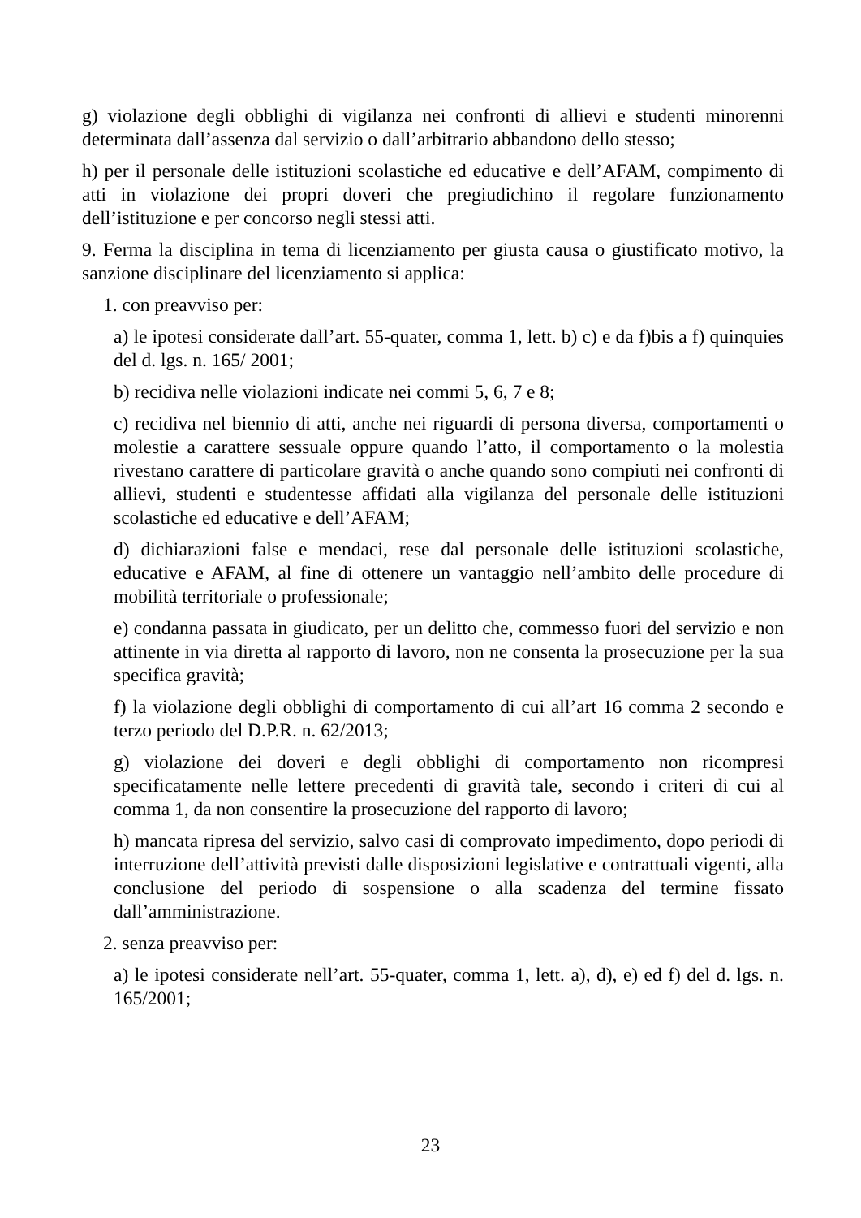g) violazione degli obblighi di vigilanza nei confronti di allievi e studenti minorenni determinata dall’assenza dal servizio o dall’arbitrario abbandono dello stesso;
h) per il personale delle istituzioni scolastiche ed educative e dell’AFAM, compimento di atti in violazione dei propri doveri che pregiudichino il regolare funzionamento dell’istituzione e per concorso negli stessi atti.
9. Ferma la disciplina in tema di licenziamento per giusta causa o giustificato motivo, la sanzione disciplinare del licenziamento si applica:
1. con preavviso per:
a) le ipotesi considerate dall’art. 55-quater, comma 1, lett. b) c) e da f)bis a f) quinquies del d. lgs. n. 165/ 2001;
b) recidiva nelle violazioni indicate nei commi 5, 6, 7 e 8;
c) recidiva nel biennio di atti, anche nei riguardi di persona diversa, comportamenti o molestie a carattere sessuale oppure quando l’atto, il comportamento o la molestia rivestano carattere di particolare gravità o anche quando sono compiuti nei confronti di allievi, studenti e studentesse affidati alla vigilanza del personale delle istituzioni scolastiche ed educative e dell’AFAM;
d) dichiarazioni false e mendaci, rese dal personale delle istituzioni scolastiche, educative e AFAM, al fine di ottenere un vantaggio nell’ambito delle procedure di mobilità territoriale o professionale;
e) condanna passata in giudicato, per un delitto che, commesso fuori del servizio e non attinente in via diretta al rapporto di lavoro, non ne consenta la prosecuzione per la sua specifica gravità;
f) la violazione degli obblighi di comportamento di cui all’art 16 comma 2 secondo e terzo periodo del D.P.R. n. 62/2013;
g) violazione dei doveri e degli obblighi di comportamento non ricompresi specificatamente nelle lettere precedenti di gravità tale, secondo i criteri di cui al comma 1, da non consentire la prosecuzione del rapporto di lavoro;
h) mancata ripresa del servizio, salvo casi di comprovato impedimento, dopo periodi di interruzione dell’attività previsti dalle disposizioni legislative e contrattuali vigenti, alla conclusione del periodo di sospensione o alla scadenza del termine fissato dall’amministrazione.
2. senza preavviso per:
a) le ipotesi considerate nell’art. 55-quater, comma 1, lett. a), d), e) ed f) del d. lgs. n. 165/2001;
23